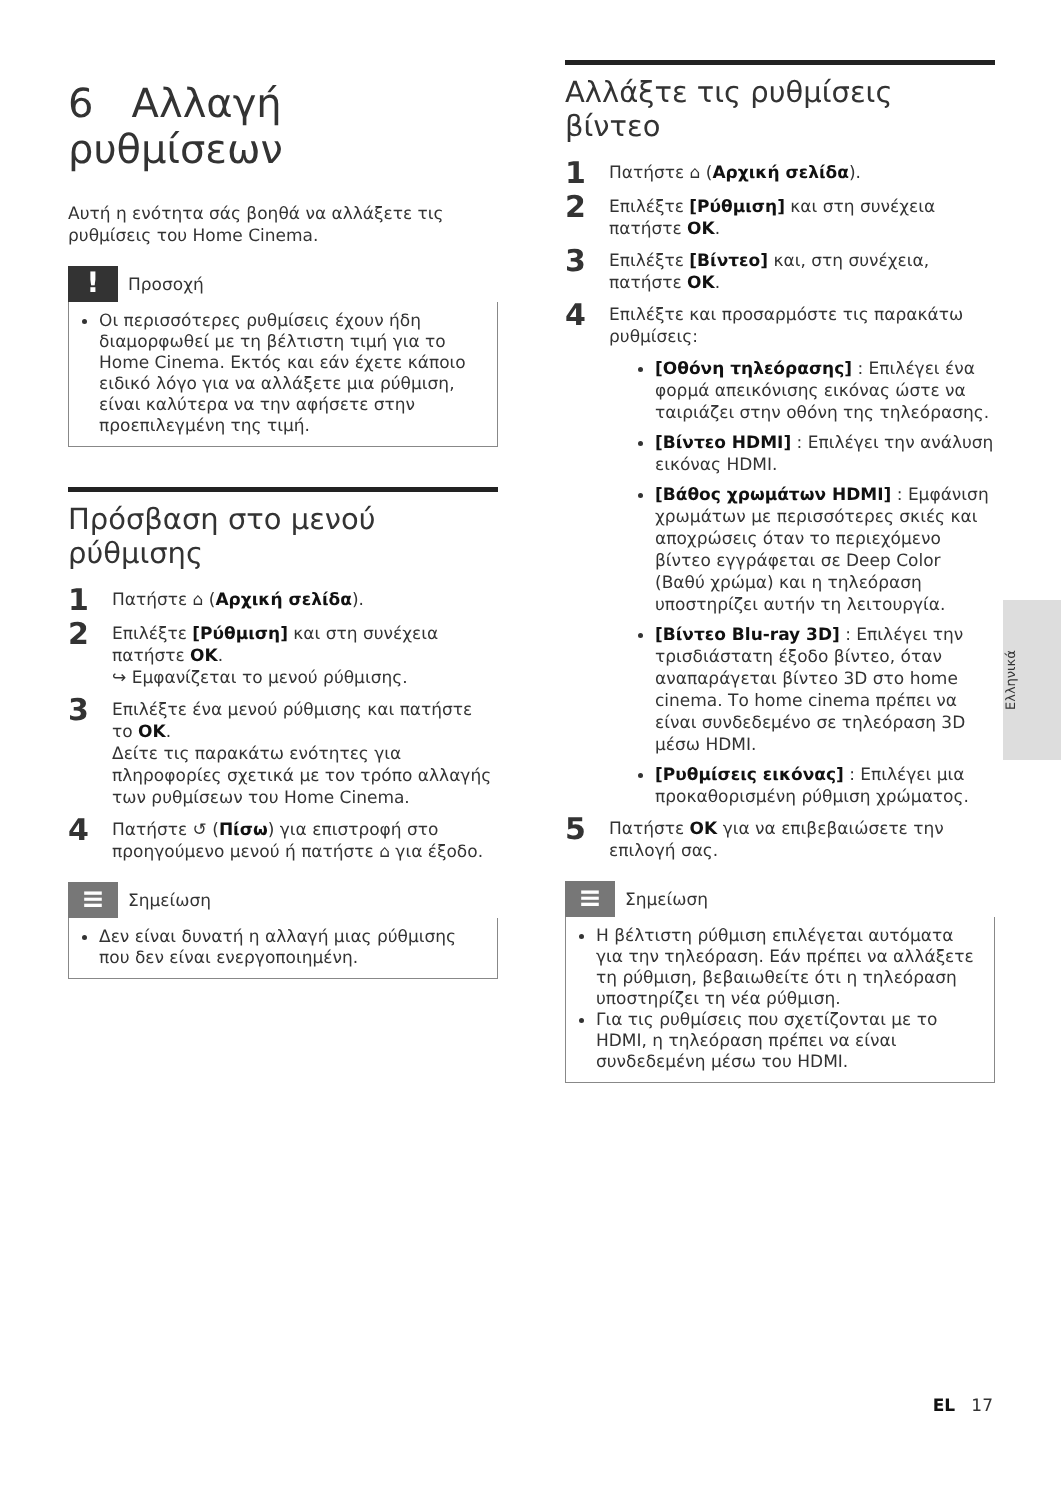6 Αλλαγή ρυθμίσεων
Αυτή η ενότητα σάς βοηθά να αλλάξετε τις ρυθμίσεις του Home Cinema.
!
Προσοχή
Οι περισσότερες ρυθμίσεις έχουν ήδη διαμορφωθεί με τη βέλτιστη τιμή για το Home Cinema. Εκτός και εάν έχετε κάποιο ειδικό λόγο για να αλλάξετε μια ρύθμιση, είναι καλύτερα να την αφήσετε στην προεπιλεγμένη της τιμή.
Πρόσβαση στο μενού ρύθμισης
1 Πατήστε ⌂ (Αρχική σελίδα).
2 Επιλέξτε [Ρύθμιση] και στη συνέχεια πατήστε OK.
↪ Εμφανίζεται το μενού ρύθμισης.
3 Επιλέξτε ένα μενού ρύθμισης και πατήστε το OK.
Δείτε τις παρακάτω ενότητες για πληροφορίες σχετικά με τον τρόπο αλλαγής των ρυθμίσεων του Home Cinema.
4 Πατήστε ↺ (Πίσω) για επιστροφή στο προηγούμενο μενού ή πατήστε ⌂ για έξοδο.
≡
Σημείωση
Δεν είναι δυνατή η αλλαγή μιας ρύθμισης που δεν είναι ενεργοποιημένη.
Αλλάξτε τις ρυθμίσεις βίντεο
1 Πατήστε ⌂ (Αρχική σελίδα).
2 Επιλέξτε [Ρύθμιση] και στη συνέχεια πατήστε OK.
3 Επιλέξτε [Βίντεο] και, στη συνέχεια, πατήστε OK.
4 Επιλέξτε και προσαρμόστε τις παρακάτω ρυθμίσεις:
[Οθόνη τηλεόρασης] : Επιλέγει ένα φορμά απεικόνισης εικόνας ώστε να ταιριάζει στην οθόνη της τηλεόρασης.
[Βίντεο HDMI] : Επιλέγει την ανάλυση εικόνας HDMI.
[Βάθος χρωμάτων HDMI] : Εμφάνιση χρωμάτων με περισσότερες σκιές και αποχρώσεις όταν το περιεχόμενο βίντεο εγγράφεται σε Deep Color (Βαθύ χρώμα) και η τηλεόραση υποστηρίζει αυτήν τη λειτουργία.
[Βίντεο Blu-ray 3D] : Επιλέγει την τρισδιάστατη έξοδο βίντεο, όταν αναπαράγεται βίντεο 3D στο home cinema. Το home cinema πρέπει να είναι συνδεδεμένο σε τηλεόραση 3D μέσω HDMI.
[Ρυθμίσεις εικόνας] : Επιλέγει μια προκαθορισμένη ρύθμιση χρώματος.
5 Πατήστε OK για να επιβεβαιώσετε την επιλογή σας.
≡
Σημείωση
Η βέλτιστη ρύθμιση επιλέγεται αυτόματα για την τηλεόραση. Εάν πρέπει να αλλάξετε τη ρύθμιση, βεβαιωθείτε ότι η τηλεόραση υποστηρίζει τη νέα ρύθμιση.
Για τις ρυθμίσεις που σχετίζονται με το HDMI, η τηλεόραση πρέπει να είναι συνδεδεμένη μέσω του HDMI.
Ελληνικά
EL 17